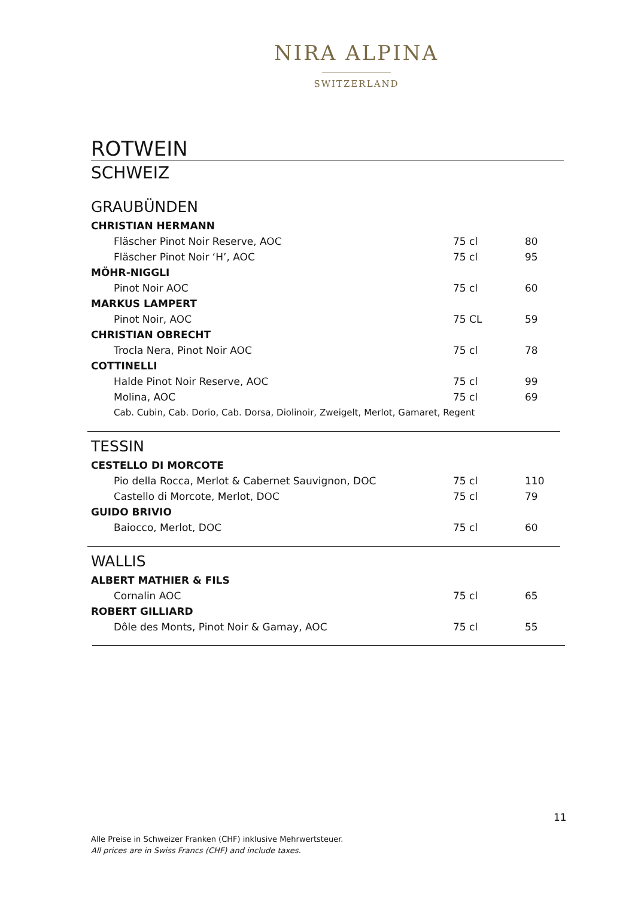NIRA ALPINA
SWITZERLAND
ROTWEIN
SCHWEIZ
GRAUBÜNDEN
| CHRISTIAN HERMANN | | |
| Fläscher Pinot Noir Reserve, AOC | 75 cl | 80 |
| Fläscher Pinot Noir ‘H’, AOC | 75 cl | 95 |
| MÖHR-NIGGLI | | |
| Pinot Noir AOC | 75 cl | 60 |
| MARKUS LAMPERT | | |
| Pinot Noir, AOC | 75 CL | 59 |
| CHRISTIAN OBRECHT | | |
| Trocla Nera, Pinot Noir AOC | 75 cl | 78 |
| COTTINELLI | | |
| Halde Pinot Noir Reserve, AOC | 75 cl | 99 |
| Molina, AOC | 75 cl | 69 |
| Cab. Cubin, Cab. Dorio, Cab. Dorsa, Diolinoir, Zweigelt, Merlot, Gamaret, Regent | | |
TESSIN
| CESTELLO DI MORCOTE | | |
| Pio della Rocca, Merlot & Cabernet Sauvignon, DOC | 75 cl | 110 |
| Castello di Morcote, Merlot, DOC | 75 cl | 79 |
| GUIDO BRIVIO | | |
| Baiocco, Merlot, DOC | 75 cl | 60 |
WALLIS
| ALBERT MATHIER & FILS | | |
| Cornalin AOC | 75 cl | 65 |
| ROBERT GILLIARD | | |
| Dôle des Monts, Pinot Noir & Gamay, AOC | 75 cl | 55 |
11
Alle Preise in Schweizer Franken (CHF) inklusive Mehrwertsteuer.
All prices are in Swiss Francs (CHF) and include taxes.